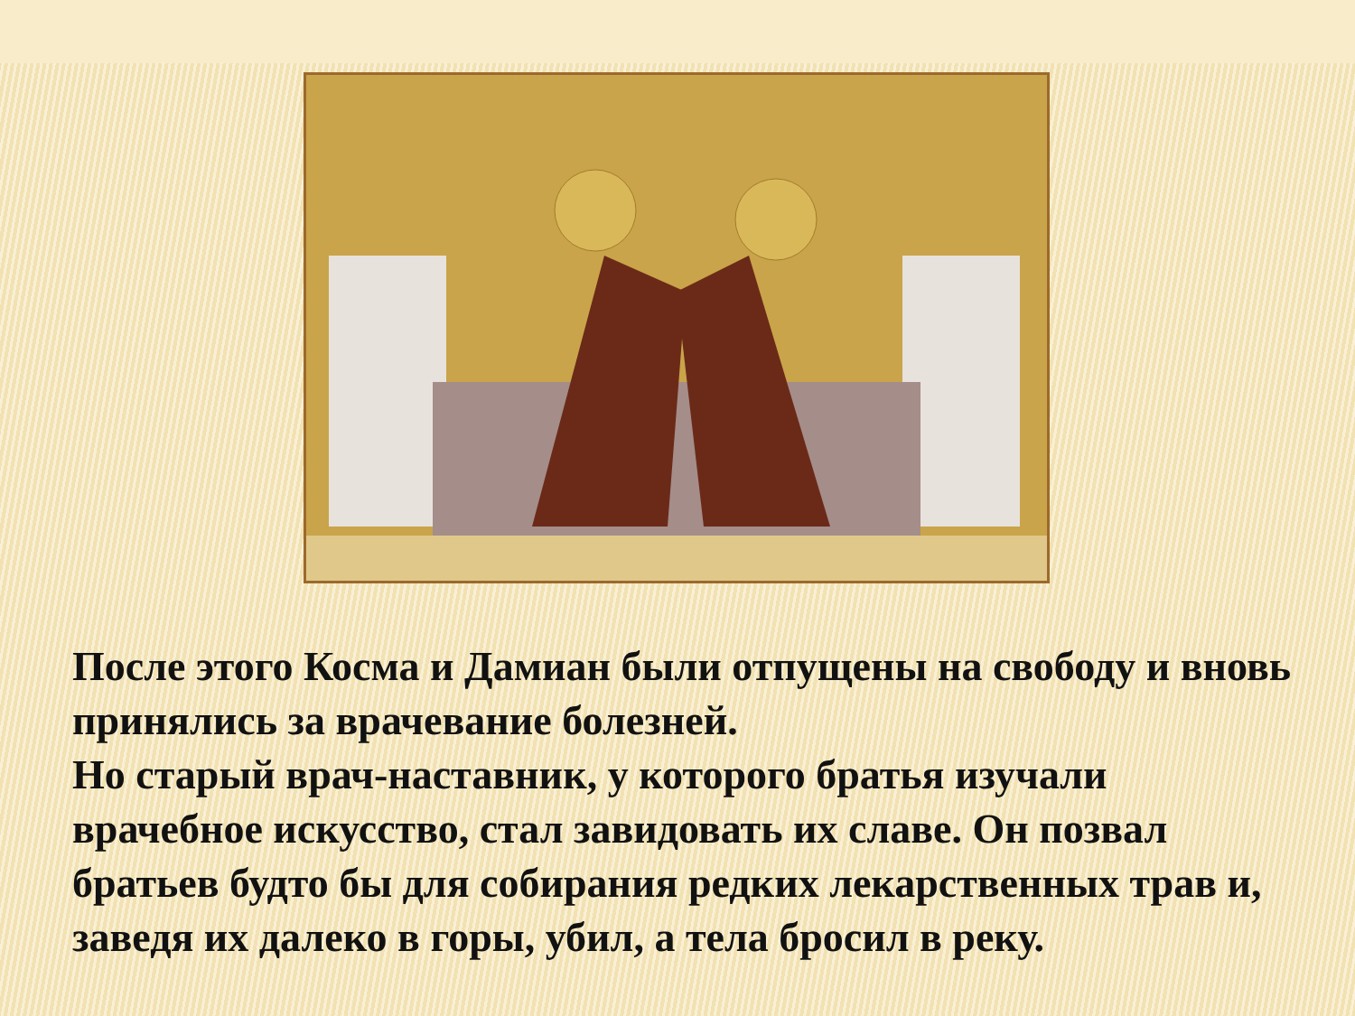После этого Косма и Дамиан были отпущены на свободу и вновь принялись за врачевание болезней.
Но старый врач-наставник, у которого братья изучали врачебное искусство, стал завидовать их славе. Он позвал братьев будто бы для собирания редких лекарственных трав и, заведя их далеко в горы, убил, а тела бросил в реку.